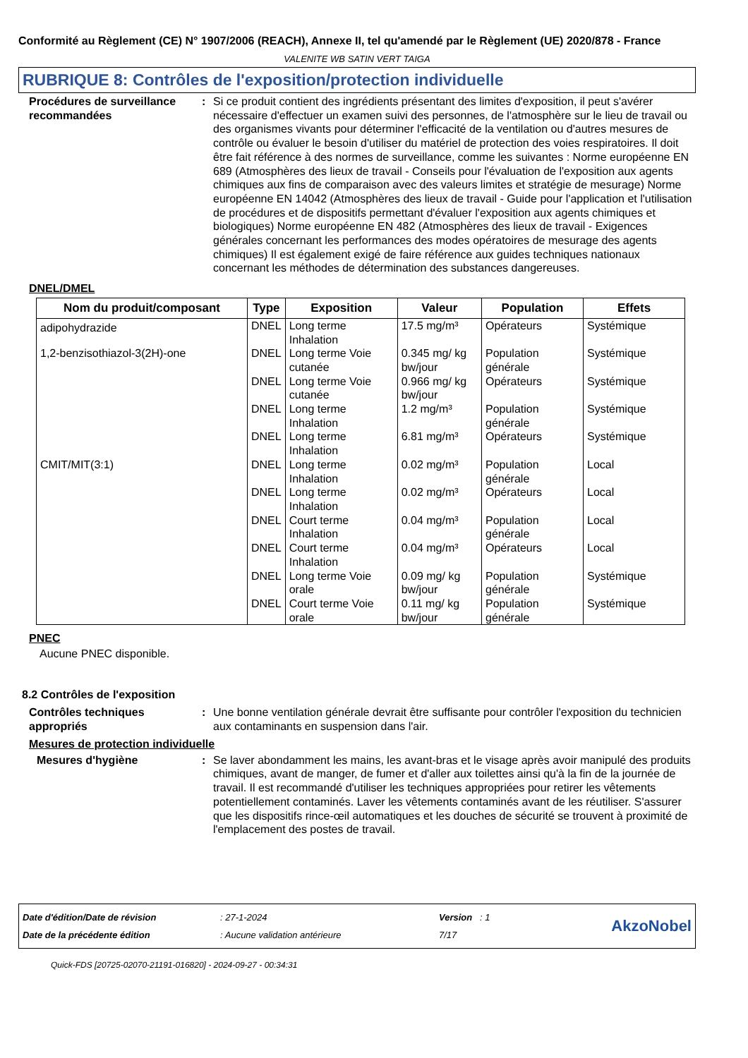Conformité au Règlement (CE) N° 1907/2006 (REACH), Annexe II, tel qu'amendé par le Règlement (UE) 2020/878 - France
VALENITE WB SATIN VERT TAIGA
RUBRIQUE 8: Contrôles de l'exposition/protection individuelle
Procédures de surveillance recommandées
: Si ce produit contient des ingrédients présentant des limites d'exposition, il peut s'avérer nécessaire d'effectuer un examen suivi des personnes, de l'atmosphère sur le lieu de travail ou des organismes vivants pour déterminer l'efficacité de la ventilation ou d'autres mesures de contrôle ou évaluer le besoin d'utiliser du matériel de protection des voies respiratoires. Il doit être fait référence à des normes de surveillance, comme les suivantes : Norme européenne EN 689 (Atmosphères des lieux de travail - Conseils pour l'évaluation de l'exposition aux agents chimiques aux fins de comparaison avec des valeurs limites et stratégie de mesurage) Norme européenne EN 14042 (Atmosphères des lieux de travail - Guide pour l'application et l'utilisation de procédures et de dispositifs permettant d'évaluer l'exposition aux agents chimiques et biologiques) Norme européenne EN 482 (Atmosphères des lieux de travail - Exigences générales concernant les performances des modes opératoires de mesurage des agents chimiques) Il est également exigé de faire référence aux guides techniques nationaux concernant les méthodes de détermination des substances dangereuses.
DNEL/DMEL
| Nom du produit/composant | Type | Exposition | Valeur | Population | Effets |
| --- | --- | --- | --- | --- | --- |
| adipohydrazide | DNEL | Long terme Inhalation | 17.5 mg/m³ | Opérateurs | Systémique |
| 1,2-benzisothiazol-3(2H)-one | DNEL | Long terme Voie cutanée | 0.345 mg/ kg bw/jour | Population générale | Systémique |
| | DNEL | Long terme Voie cutanée | 0.966 mg/ kg bw/jour | Opérateurs | Systémique |
| | DNEL | Long terme Inhalation | 1.2 mg/m³ | Population générale | Systémique |
| | DNEL | Long terme Inhalation | 6.81 mg/m³ | Opérateurs | Systémique |
| CMIT/MIT(3:1) | DNEL | Long terme Inhalation | 0.02 mg/m³ | Population générale | Local |
| | DNEL | Long terme Inhalation | 0.02 mg/m³ | Opérateurs | Local |
| | DNEL | Court terme Inhalation | 0.04 mg/m³ | Population générale | Local |
| | DNEL | Court terme Inhalation | 0.04 mg/m³ | Opérateurs | Local |
| | DNEL | Long terme Voie orale | 0.09 mg/ kg bw/jour | Population générale | Systémique |
| | DNEL | Court terme Voie orale | 0.11 mg/ kg bw/jour | Population générale | Systémique |
PNEC
Aucune PNEC disponible.
8.2 Contrôles de l'exposition
Contrôles techniques appropriés
: Une bonne ventilation générale devrait être suffisante pour contrôler l'exposition du technicien aux contaminants en suspension dans l'air.
Mesures de protection individuelle
Mesures d'hygiène : Se laver abondamment les mains, les avant-bras et le visage après avoir manipulé des produits chimiques, avant de manger, de fumer et d'aller aux toilettes ainsi qu'à la fin de la journée de travail. Il est recommandé d'utiliser les techniques appropriées pour retirer les vêtements potentiellement contaminés. Laver les vêtements contaminés avant de les réutiliser. S'assurer que les dispositifs rince-œil automatiques et les douches de sécurité se trouvent à proximité de l'emplacement des postes de travail.
Date d'édition/Date de révision
Date de la précédente édition
: 27-1-2024
: Aucune validation antérieure
Version : 1
7/17
AkzoNobel
Quick-FDS [20725-02070-21191-016820] - 2024-09-27 - 00:34:31